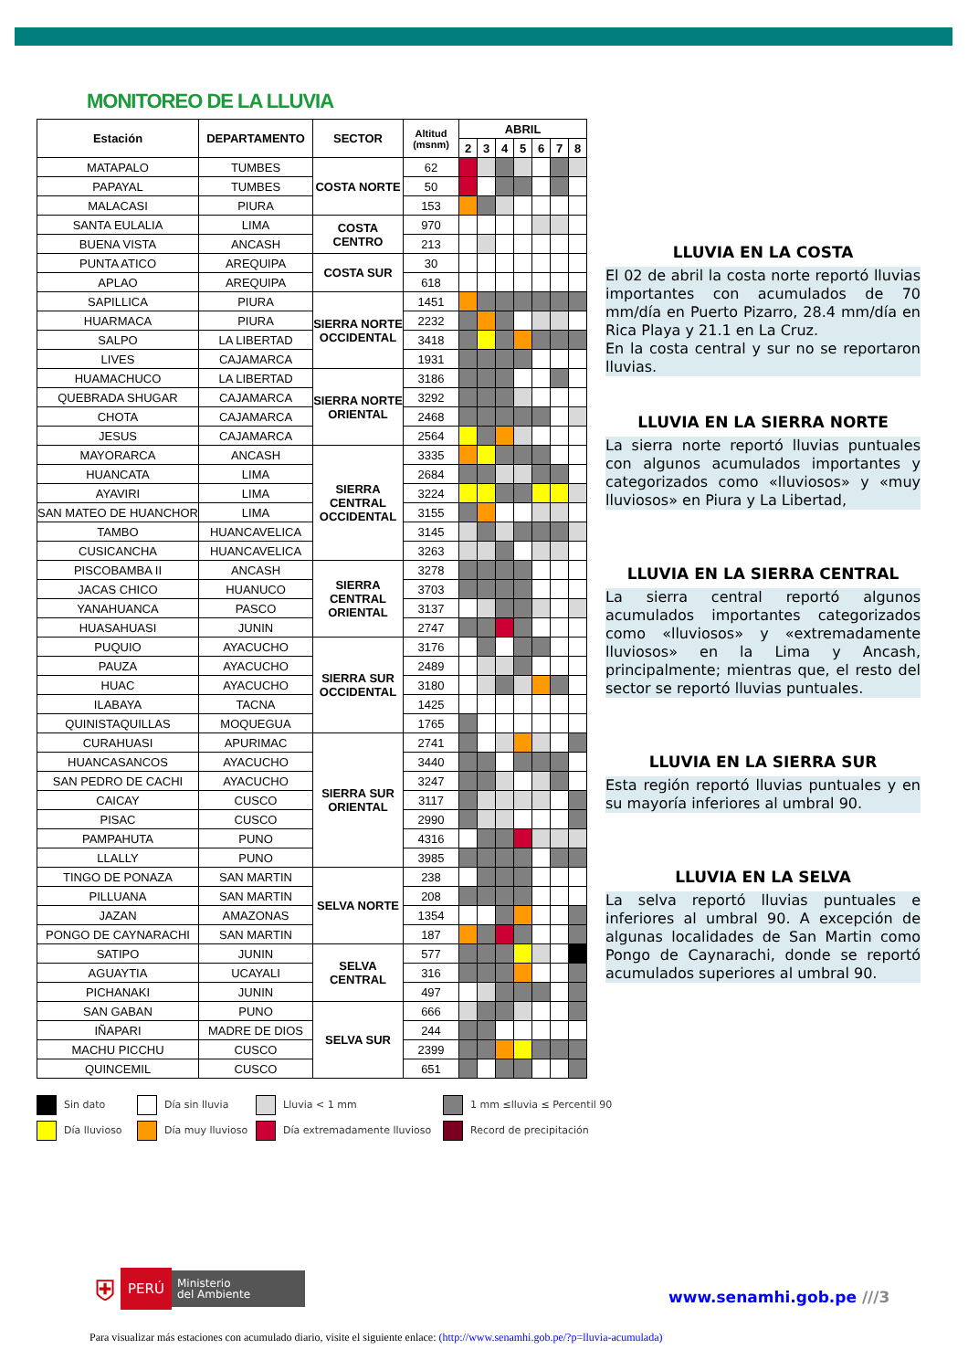MONITOREO DE LA LLUVIA
| Estación | DEPARTAMENTO | SECTOR | Altitud (msnm) | ABRIL | | | | | | |
| --- | --- | --- | --- | --- | --- | --- | --- | --- | --- | --- |
| | | | | 2 | 3 | 4 | 5 | 6 | 7 | 8 |
| MATAPALO | TUMBES | COSTA NORTE | 62 | | | | | | | |
| PAPAYAL | TUMBES | | 50 | | | | | | | |
| MALACASI | PIURA | | 153 | | | | | | | |
| SANTA EULALIA | LIMA | COSTA CENTRO | 970 | | | | | | | |
| BUENA VISTA | ANCASH | | 213 | | | | | | | |
| PUNTA ATICO | AREQUIPA | COSTA SUR | 30 | | | | | | | |
| APLAO | AREQUIPA | | 618 | | | | | | | |
| SAPILLICA | PIURA | SIERRA NORTE OCCIDENTAL | 1451 | | | | | | | |
| HUARMACA | PIURA | | 2232 | | | | | | | |
| SALPO | LA LIBERTAD | | 3418 | | | | | | | |
| LIVES | CAJAMARCA | | 1931 | | | | | | | |
| HUAMACHUCO | LA LIBERTAD | SIERRA NORTE ORIENTAL | 3186 | | | | | | | |
| QUEBRADA SHUGAR | CAJAMARCA | | 3292 | | | | | | | |
| CHOTA | CAJAMARCA | | 2468 | | | | | | | |
| JESUS | CAJAMARCA | | 2564 | | | | | | | |
| MAYORARCA | ANCASH | SIERRA CENTRAL OCCIDENTAL | 3335 | | | | | | | |
| HUANCATA | LIMA | | 2684 | | | | | | | |
| AYAVIRI | LIMA | | 3224 | | | | | | | |
| SAN MATEO DE HUANCHOR | LIMA | | 3155 | | | | | | | |
| TAMBO | HUANCAVELICA | | 3145 | | | | | | | |
| CUSICANCHA | HUANCAVELICA | | 3263 | | | | | | | |
| PISCOBAMBA II | ANCASH | SIERRA CENTRAL ORIENTAL | 3278 | | | | | | | |
| JACAS CHICO | HUANUCO | | 3703 | | | | | | | |
| YANAHUANCA | PASCO | | 3137 | | | | | | | |
| HUASAHUASI | JUNIN | | 2747 | | | | | | | |
| PUQUIO | AYACUCHO | SIERRA SUR OCCIDENTAL | 3176 | | | | | | | |
| PAUZA | AYACUCHO | | 2489 | | | | | | | |
| HUAC | AYACUCHO | | 3180 | | | | | | | |
| ILABAYA | TACNA | | 1425 | | | | | | | |
| QUINISTAQUILLAS | MOQUEGUA | | 1765 | | | | | | | |
| CURAHUASI | APURIMAC | SIERRA SUR ORIENTAL | 2741 | | | | | | | |
| HUANCASANCOS | AYACUCHO | | 3440 | | | | | | | |
| SAN PEDRO DE CACHI | AYACUCHO | | 3247 | | | | | | | |
| CAICAY | CUSCO | | 3117 | | | | | | | |
| PISAC | CUSCO | | 2990 | | | | | | | |
| PAMPAHUTA | PUNO | | 4316 | | | | | | | |
| LLALLY | PUNO | | 3985 | | | | | | | |
| TINGO DE PONAZA | SAN MARTIN | SELVA NORTE | 238 | | | | | | | |
| PILLUANA | SAN MARTIN | | 208 | | | | | | | |
| JAZAN | AMAZONAS | | 1354 | | | | | | | |
| PONGO DE CAYNARACHI | SAN MARTIN | | 187 | | | | | | | |
| SATIPO | JUNIN | SELVA CENTRAL | 577 | | | | | | | |
| AGUAYTIA | UCAYALI | | 316 | | | | | | | |
| PICHANAKI | JUNIN | | 497 | | | | | | | |
| SAN GABAN | PUNO | SELVA SUR | 666 | | | | | | | |
| IÑAPARI | MADRE DE DIOS | | 244 | | | | | | | |
| MACHU PICCHU | CUSCO | | 2399 | | | | | | | |
| QUINCEMIL | CUSCO | | 651 | | | | | | | |
LLUVIA EN LA COSTA
El 02 de abril la costa norte reportó lluvias importantes con acumulados de 70 mm/día en Puerto Pizarro, 28.4 mm/día en Rica Playa y 21.1 en La Cruz.
En la costa central y sur no se reportaron lluvias.
LLUVIA EN LA SIERRA NORTE
La sierra norte reportó lluvias puntuales con algunos acumulados importantes y categorizados como «lluviosos» y «muy lluviosos» en Piura y La Libertad,
LLUVIA EN LA SIERRA CENTRAL
La sierra central reportó algunos acumulados importantes categorizados como «lluviosos» y «extremadamente lluviosos» en la Lima y Ancash, principalmente; mientras que, el resto del sector se reportó lluvias puntuales.
LLUVIA EN LA SIERRA SUR
Esta región reportó lluvias puntuales y en su mayoría inferiores al umbral 90.
LLUVIA EN LA SELVA
La selva reportó lluvias puntuales e inferiores al umbral 90. A excepción de algunas localidades de San Martin como Pongo de Caynarachi, donde se reportó acumulados superiores al umbral 90.
Sin dato
Día sin lluvia
Lluvia < 1 mm
1 mm ≤lluvia ≤ Percentil 90
Día lluvioso
Día muy lluvioso
Día extremadamente lluvioso
Record de precipitación
⛨
PERÚ
Ministerio
del Ambiente
www.senamhi.gob.pe ///3
Para visualizar más estaciones con acumulado diario, visite el siguiente enlace: (http://www.senamhi.gob.pe/?p=lluvia-acumulada)